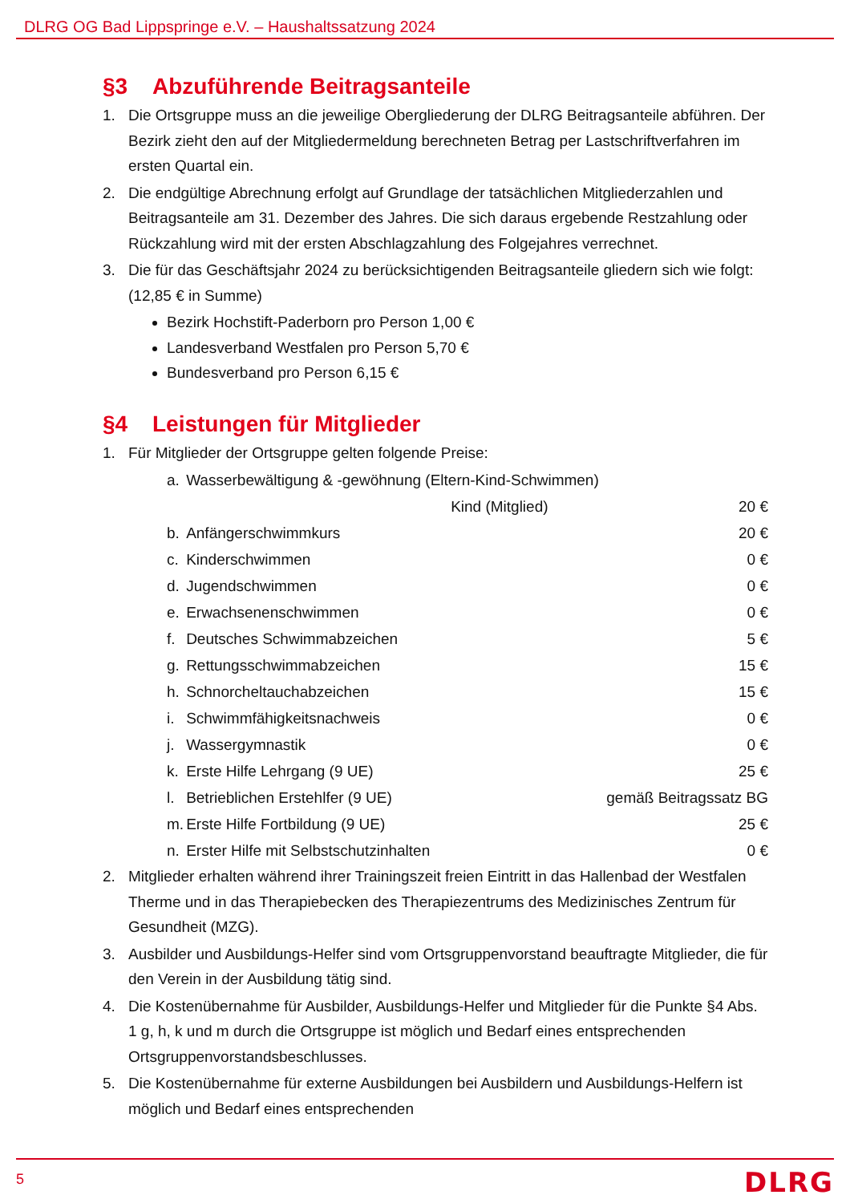DLRG OG Bad Lippspringe e.V. – Haushaltssatzung 2024
§3 Abzuführende Beitragsanteile
1. Die Ortsgruppe muss an die jeweilige Obergliederung der DLRG Beitragsanteile abführen. Der Bezirk zieht den auf der Mitgliedermeldung berechneten Betrag per Lastschriftverfahren im ersten Quartal ein.
2. Die endgültige Abrechnung erfolgt auf Grundlage der tatsächlichen Mitgliederzahlen und Beitragsanteile am 31. Dezember des Jahres. Die sich daraus ergebende Restzahlung oder Rückzahlung wird mit der ersten Abschlagzahlung des Folgejahres verrechnet.
3. Die für das Geschäftsjahr 2024 zu berücksichtigenden Beitragsanteile gliedern sich wie folgt: (12,85 € in Summe)
Bezirk Hochstift-Paderborn pro Person 1,00 €
Landesverband Westfalen pro Person 5,70 €
Bundesverband pro Person 6,15 €
§4 Leistungen für Mitglieder
1. Für Mitglieder der Ortsgruppe gelten folgende Preise:
| a. | Wasserbewältigung & -gewöhnung (Eltern-Kind-Schwimmen) | |
| | Kind (Mitglied) | 20 € |
| b. | Anfängerschwimmkurs | 20 € |
| c. | Kinderschwimmen | 0 € |
| d. | Jugendschwimmen | 0 € |
| e. | Erwachsenenschwimmen | 0 € |
| f. | Deutsches Schwimmabzeichen | 5 € |
| g. | Rettungsschwimmabzeichen | 15 € |
| h. | Schnorcheltauchabzeichen | 15 € |
| i. | Schwimmfähigkeitsnachweis | 0 € |
| j. | Wassergymnastik | 0 € |
| k. | Erste Hilfe Lehrgang (9 UE) | 25 € |
| l. | Betrieblichen Erstehlfer (9 UE) | gemäß Beitragssatz BG |
| m. | Erste Hilfe Fortbildung (9 UE) | 25 € |
| n. | Erster Hilfe mit Selbstschutzinhalten | 0 € |
2. Mitglieder erhalten während ihrer Trainingszeit freien Eintritt in das Hallenbad der Westfalen Therme und in das Therapiebecken des Therapiezentrums des Medizinisches Zentrum für Gesundheit (MZG).
3. Ausbilder und Ausbildungs-Helfer sind vom Ortsgruppenvorstand beauftragte Mitglieder, die für den Verein in der Ausbildung tätig sind.
4. Die Kostenübernahme für Ausbilder, Ausbildungs-Helfer und Mitglieder für die Punkte §4 Abs. 1 g, h, k und m durch die Ortsgruppe ist möglich und Bedarf eines entsprechenden Ortsgruppenvorstandsbeschlusses.
5. Die Kostenübernahme für externe Ausbildungen bei Ausbildern und Ausbildungs-Helfern ist möglich und Bedarf eines entsprechenden
5
DLRG